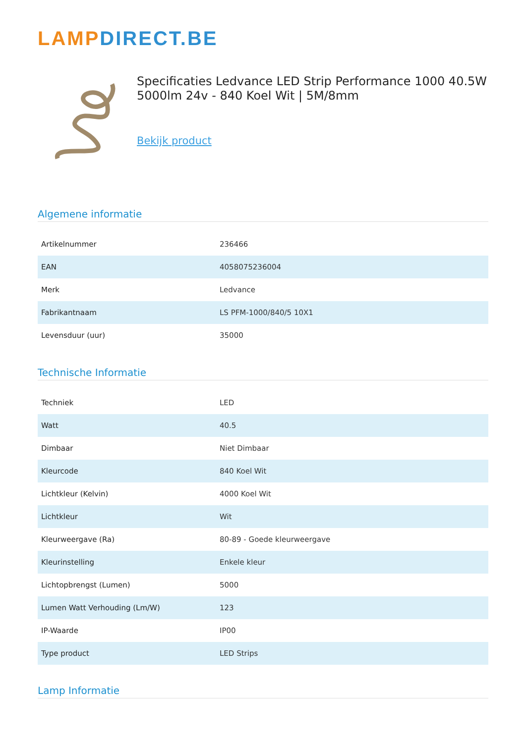LAMP DIRECT.BE
Specificaties Ledvance LED Strip Performance 1000 40.5W 5000lm 24v - 840 Koel Wit | 5M/8mm
Bekijk product
Algemene informatie
| Artikelnummer | 236466 |
| EAN | 4058075236004 |
| Merk | Ledvance |
| Fabrikantnaam | LS PFM-1000/840/5 10X1 |
| Levensduur (uur) | 35000 |
Technische Informatie
| Techniek | LED |
| Watt | 40.5 |
| Dimbaar | Niet Dimbaar |
| Kleurcode | 840 Koel Wit |
| Lichtkleur (Kelvin) | 4000 Koel Wit |
| Lichtkleur | Wit |
| Kleurweergave (Ra) | 80-89 - Goede kleurweergave |
| Kleurinstelling | Enkele kleur |
| Lichtopbrengst (Lumen) | 5000 |
| Lumen Watt Verhouding (Lm/W) | 123 |
| IP-Waarde | IP00 |
| Type product | LED Strips |
Lamp Informatie